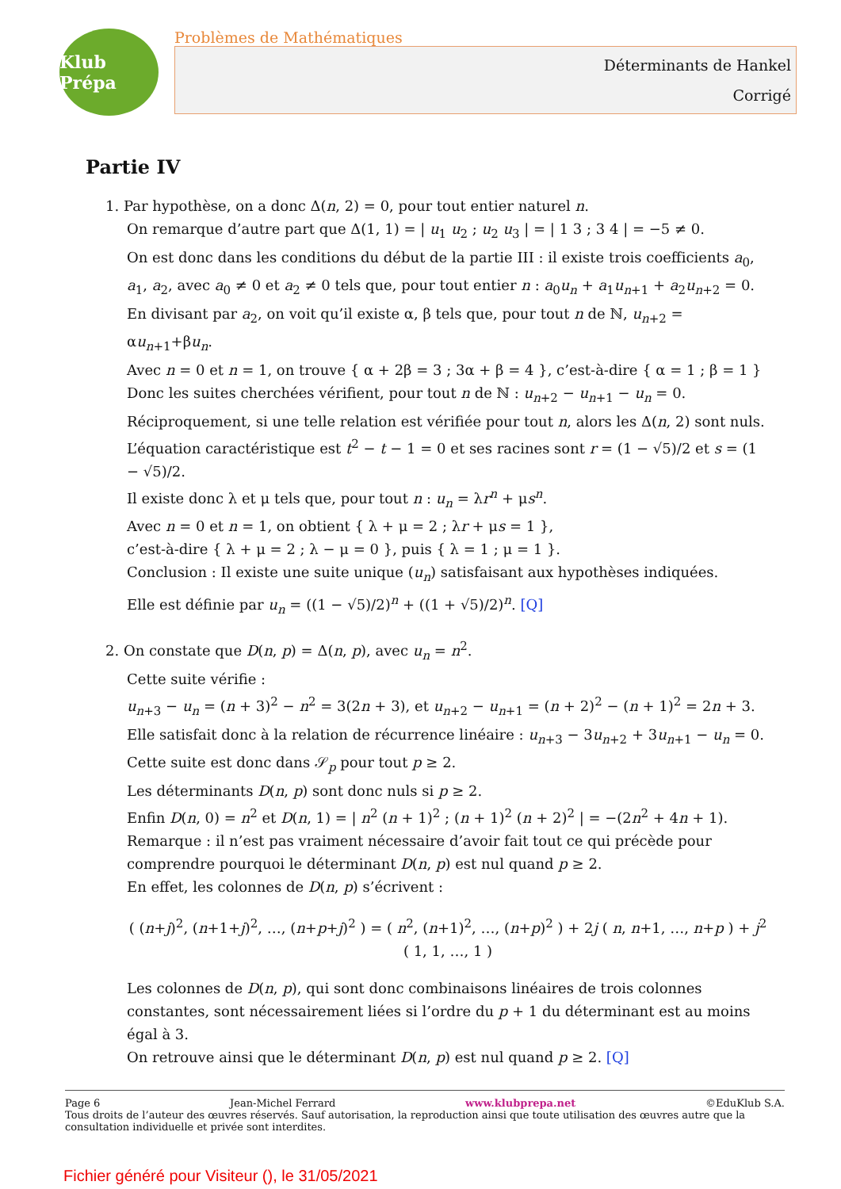Klub Prépa
Problèmes de Mathématiques
Déterminants de Hankel
Corrigé
Partie IV
1. Par hypothèse, on a donc Δ(n, 2) = 0, pour tout entier naturel n.
On remarque d’autre part que Δ(1, 1) = | u<sub>1</sub> u<sub>2</sub> ; u<sub>2</sub> u<sub>3</sub> | = | 1 3 ; 3 4 | = −5 ≠ 0.
On est donc dans les conditions du début de la partie III : il existe trois coefficients a<sub>0</sub>, a<sub>1</sub>, a<sub>2</sub>, avec a<sub>0</sub> ≠ 0 et a<sub>2</sub> ≠ 0 tels que, pour tout entier n : a<sub>0</sub>u<sub>n</sub> + a<sub>1</sub>u<sub>n+1</sub> + a<sub>2</sub>u<sub>n+2</sub> = 0.
En divisant par a<sub>2</sub>, on voit qu’il existe α, β tels que, pour tout n de ℕ, u<sub>n+2</sub> = αu<sub>n+1</sub>+βu<sub>n</sub>.
Avec n = 0 et n = 1, on trouve { α + 2β = 3 ; 3α + β = 4 }, c’est-à-dire { α = 1 ; β = 1 }
Donc les suites cherchées vérifient, pour tout n de ℕ : u<sub>n+2</sub> − u<sub>n+1</sub> − u<sub>n</sub> = 0.
Réciproquement, si une telle relation est vérifiée pour tout n, alors les Δ(n, 2) sont nuls.
L’équation caractéristique est t<sup>2</sup> − t − 1 = 0 et ses racines sont r = (1 − √5)/2 et s = (1 − √5)/2.
Il existe donc λ et μ tels que, pour tout n : u<sub>n</sub> = λr<sup>n</sup> + μs<sup>n</sup>.
Avec n = 0 et n = 1, on obtient { λ + μ = 2 ; λr + μs = 1 },
c’est-à-dire { λ + μ = 2 ; λ − μ = 0 }, puis { λ = 1 ; μ = 1 }.
Conclusion : Il existe une suite unique (u<sub>n</sub>) satisfaisant aux hypothèses indiquées.
Elle est définie par u<sub>n</sub> = ((1 − √5)/2)<sup>n</sup> + ((1 + √5)/2)<sup>n</sup>. [Q]
2. On constate que D(n, p) = Δ(n, p), avec u<sub>n</sub> = n<sup>2</sup>.
Cette suite vérifie :
u<sub>n+3</sub> − u<sub>n</sub> = (n + 3)<sup>2</sup> − n<sup>2</sup> = 3(2n + 3), et u<sub>n+2</sub> − u<sub>n+1</sub> = (n + 2)<sup>2</sup> − (n + 1)<sup>2</sup> = 2n + 3.
Elle satisfait donc à la relation de récurrence linéaire : u<sub>n+3</sub> − 3u<sub>n+2</sub> + 3u<sub>n+1</sub> − u<sub>n</sub> = 0.
Cette suite est donc dans 𝒮<sub>p</sub> pour tout p ≥ 2.
Les déterminants D(n, p) sont donc nuls si p ≥ 2.
Enfin D(n, 0) = n<sup>2</sup> et D(n, 1) = | n<sup>2</sup> (n + 1)<sup>2</sup> ; (n + 1)<sup>2</sup> (n + 2)<sup>2</sup> | = −(2n<sup>2</sup> + 4n + 1).
Remarque : il n’est pas vraiment nécessaire d’avoir fait tout ce qui précède pour comprendre pourquoi le déterminant D(n, p) est nul quand p ≥ 2.
En effet, les colonnes de D(n, p) s’écrivent :
( (n+j)<sup>2</sup>, (n+1+j)<sup>2</sup>, …, (n+p+j)<sup>2</sup> ) = ( n<sup>2</sup>, (n+1)<sup>2</sup>, …, (n+p)<sup>2</sup> ) + 2j ( n, n+1, …, n+p ) + j<sup>2</sup> ( 1, 1, …, 1 )
Les colonnes de D(n, p), qui sont donc combinaisons linéaires de trois colonnes constantes, sont nécessairement liées si l’ordre du p + 1 du déterminant est au moins égal à 3.
On retrouve ainsi que le déterminant D(n, p) est nul quand p ≥ 2. [Q]
Page 6 Jean-Michel Ferrard www.klubprepa.net ©EduKlub S.A.
Tous droits de l’auteur des œuvres réservés. Sauf autorisation, la reproduction ainsi que toute utilisation des œuvres autre que la consultation individuelle et privée sont interdites.
Fichier généré pour Visiteur (), le 31/05/2021